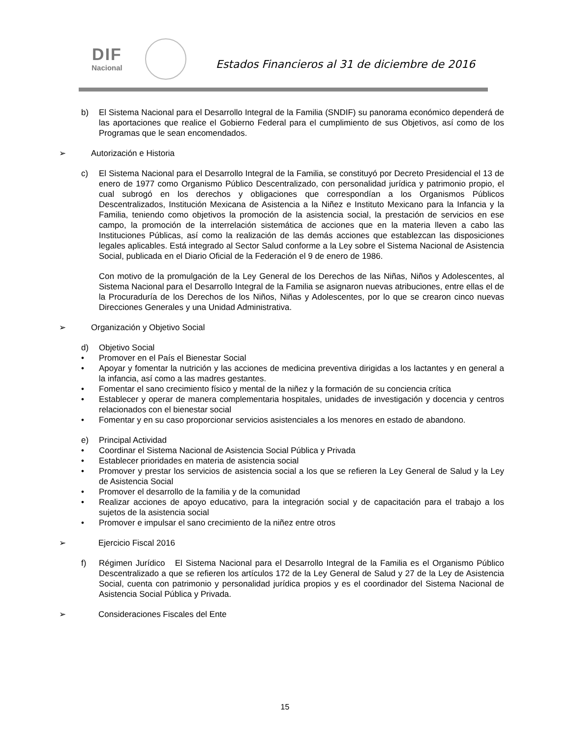DIF
Nacional
Estados Financieros al 31 de diciembre de 2016
b) El Sistema Nacional para el Desarrollo Integral de la Familia (SNDIF) su panorama económico dependerá de las aportaciones que realice el Gobierno Federal para el cumplimiento de sus Objetivos, así como de los Programas que le sean encomendados.
➢ Autorización e Historia
c) El Sistema Nacional para el Desarrollo Integral de la Familia, se constituyó por Decreto Presidencial el 13 de enero de 1977 como Organismo Público Descentralizado, con personalidad jurídica y patrimonio propio, el cual subrogó en los derechos y obligaciones que correspondían a los Organismos Públicos Descentralizados, Institución Mexicana de Asistencia a la Niñez e Instituto Mexicano para la Infancia y la Familia, teniendo como objetivos la promoción de la asistencia social, la prestación de servicios en ese campo, la promoción de la interrelación sistemática de acciones que en la materia lleven a cabo las Instituciones Públicas, así como la realización de las demás acciones que establezcan las disposiciones legales aplicables. Está integrado al Sector Salud conforme a la Ley sobre el Sistema Nacional de Asistencia Social, publicada en el Diario Oficial de la Federación el 9 de enero de 1986.
Con motivo de la promulgación de la Ley General de los Derechos de las Niñas, Niños y Adolescentes, al Sistema Nacional para el Desarrollo Integral de la Familia se asignaron nuevas atribuciones, entre ellas el de la Procuraduría de los Derechos de los Niños, Niñas y Adolescentes, por lo que se crearon cinco nuevas Direcciones Generales y una Unidad Administrativa.
➢ Organización y Objetivo Social
d) Objetivo Social
• Promover en el País el Bienestar Social
• Apoyar y fomentar la nutrición y las acciones de medicina preventiva dirigidas a los lactantes y en general a la infancia, así como a las madres gestantes.
• Fomentar el sano crecimiento físico y mental de la niñez y la formación de su conciencia crítica
• Establecer y operar de manera complementaria hospitales, unidades de investigación y docencia y centros relacionados con el bienestar social
• Fomentar y en su caso proporcionar servicios asistenciales a los menores en estado de abandono.
e) Principal Actividad
• Coordinar el Sistema Nacional de Asistencia Social Pública y Privada
• Establecer prioridades en materia de asistencia social
• Promover y prestar los servicios de asistencia social a los que se refieren la Ley General de Salud y la Ley de Asistencia Social
• Promover el desarrollo de la familia y de la comunidad
• Realizar acciones de apoyo educativo, para la integración social y de capacitación para el trabajo a los sujetos de la asistencia social
• Promover e impulsar el sano crecimiento de la niñez entre otros
➢ Ejercicio Fiscal 2016
f) Régimen Jurídico El Sistema Nacional para el Desarrollo Integral de la Familia es el Organismo Público Descentralizado a que se refieren los artículos 172 de la Ley General de Salud y 27 de la Ley de Asistencia Social, cuenta con patrimonio y personalidad jurídica propios y es el coordinador del Sistema Nacional de Asistencia Social Pública y Privada.
➢ Consideraciones Fiscales del Ente
15